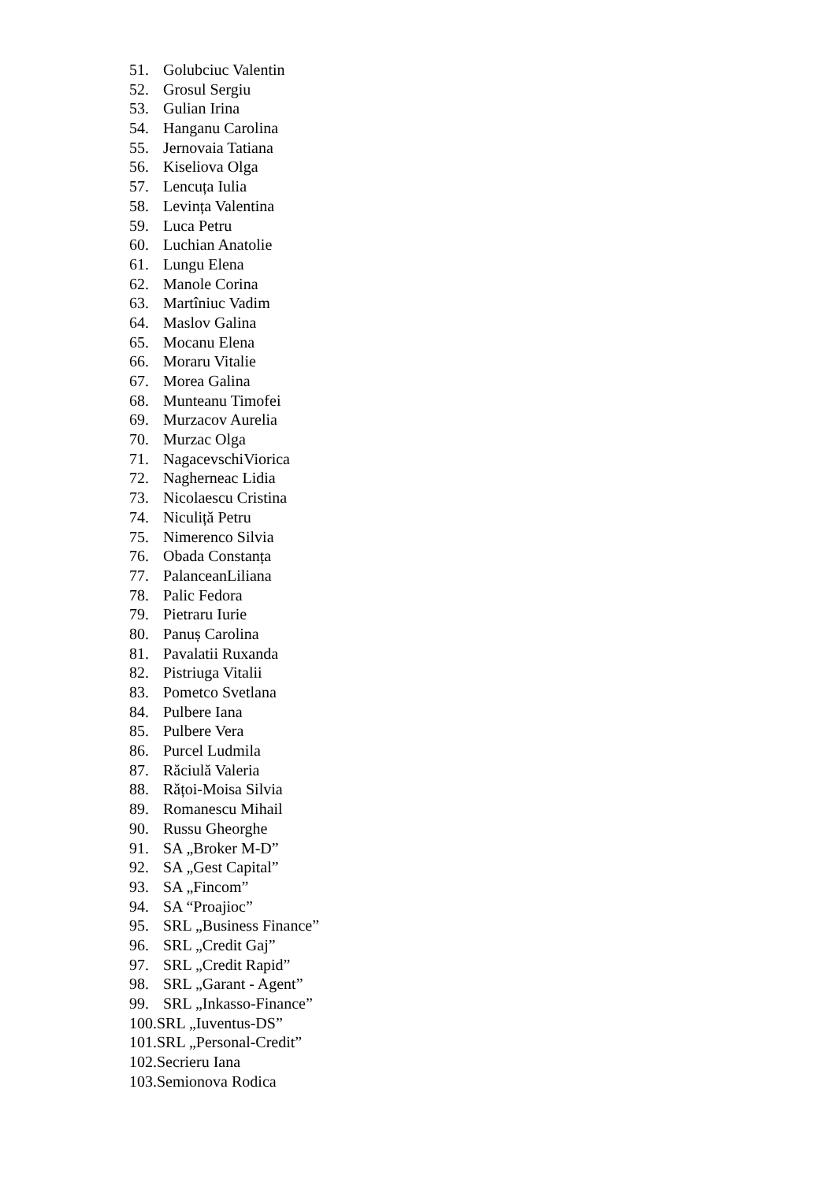51. Golubciuc Valentin
52. Grosul Sergiu
53. Gulian Irina
54. Hanganu Carolina
55. Jernovaia Tatiana
56. Kiseliova Olga
57. Lencuța Iulia
58. Levința Valentina
59. Luca Petru
60. Luchian Anatolie
61. Lungu Elena
62. Manole Corina
63. Martîniuc Vadim
64. Maslov Galina
65. Mocanu Elena
66. Moraru Vitalie
67. Morea Galina
68. Munteanu Timofei
69. Murzacov Aurelia
70. Murzac Olga
71. NagacevschiViorica
72. Nagherneac Lidia
73. Nicolaescu Cristina
74. Niculiță Petru
75. Nimerenco Silvia
76. Obada Constanța
77. PalanceanLiliana
78. Palic Fedora
79. Pietraru Iurie
80. Panuș Carolina
81. Pavalatii Ruxanda
82. Pistriuga Vitalii
83. Pometco Svetlana
84. Pulbere Iana
85. Pulbere Vera
86. Purcel Ludmila
87. Răciulă Valeria
88. Rățoi-Moisa Silvia
89. Romanescu Mihail
90. Russu Gheorghe
91. SA „Broker M-D”
92. SA „Gest Capital”
93. SA „Fincom”
94. SA “Proajioc”
95. SRL „Business Finance”
96. SRL „Credit Gaj”
97. SRL „Credit Rapid”
98. SRL „Garant - Agent”
99. SRL „Inkasso-Finance”
100.SRL „Iuventus-DS”
101.SRL „Personal-Credit”
102.Secrieru Iana
103.Semionova Rodica